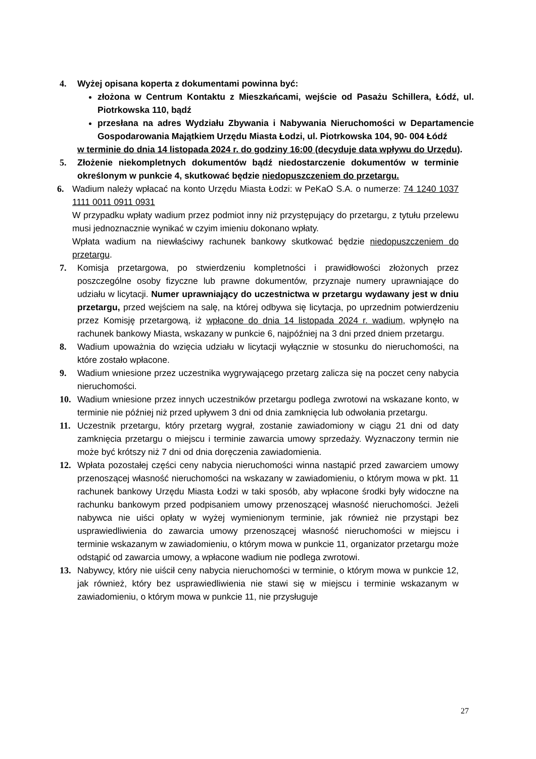4. Wyżej opisana koperta z dokumentami powinna być:
złożona w Centrum Kontaktu z Mieszkańcami, wejście od Pasażu Schillera, Łódź, ul. Piotrkowska 110, bądź
przesłana na adres Wydziału Zbywania i Nabywania Nieruchomości w Departamencie Gospodarowania Majątkiem Urzędu Miasta Łodzi, ul. Piotrkowska 104, 90- 004 Łódź
w terminie do dnia 14 listopada 2024 r. do godziny 16:00 (decyduje data wpływu do Urzędu).
5. Złożenie niekompletnych dokumentów bądź niedostarczenie dokumentów w terminie określonym w punkcie 4, skutkować będzie niedopuszczeniem do przetargu.
6. Wadium należy wpłacać na konto Urzędu Miasta Łodzi: w PeKaO S.A. o numerze: 74 1240 1037 1111 0011 0911 0931
W przypadku wpłaty wadium przez podmiot inny niż przystępujący do przetargu, z tytułu przelewu musi jednoznacznie wynikać w czyim imieniu dokonano wpłaty.
Wpłata wadium na niewłaściwy rachunek bankowy skutkować będzie niedopuszczeniem do przetargu.
7. Komisja przetargowa, po stwierdzeniu kompletności i prawidłowości złożonych przez poszczególne osoby fizyczne lub prawne dokumentów, przyznaje numery uprawniające do udziału w licytacji. Numer uprawniający do uczestnictwa w przetargu wydawany jest w dniu przetargu, przed wejściem na salę, na której odbywa się licytacja, po uprzednim potwierdzeniu przez Komisję przetargową, iż wpłacone do dnia 14 listopada 2024 r. wadium, wpłynęło na rachunek bankowy Miasta, wskazany w punkcie 6, najpóźniej na 3 dni przed dniem przetargu.
8. Wadium upoważnia do wzięcia udziału w licytacji wyłącznie w stosunku do nieruchomości, na które zostało wpłacone.
9. Wadium wniesione przez uczestnika wygrywającego przetarg zalicza się na poczet ceny nabycia nieruchomości.
10. Wadium wniesione przez innych uczestników przetargu podlega zwrotowi na wskazane konto, w terminie nie później niż przed upływem 3 dni od dnia zamknięcia lub odwołania przetargu.
11. Uczestnik przetargu, który przetarg wygrał, zostanie zawiadomiony w ciągu 21 dni od daty zamknięcia przetargu o miejscu i terminie zawarcia umowy sprzedaży. Wyznaczony termin nie może być krótszy niż 7 dni od dnia doręczenia zawiadomienia.
12. Wpłata pozostałej części ceny nabycia nieruchomości winna nastąpić przed zawarciem umowy przenoszącej własność nieruchomości na wskazany w zawiadomieniu, o którym mowa w pkt. 11 rachunek bankowy Urzędu Miasta Łodzi w taki sposób, aby wpłacone środki były widoczne na rachunku bankowym przed podpisaniem umowy przenoszącej własność nieruchomości. Jeżeli nabywca nie uiści opłaty w wyżej wymienionym terminie, jak również nie przystąpi bez usprawiedliwienia do zawarcia umowy przenoszącej własność nieruchomości w miejscu i terminie wskazanym w zawiadomieniu, o którym mowa w punkcie 11, organizator przetargu może odstąpić od zawarcia umowy, a wpłacone wadium nie podlega zwrotowi.
13. Nabywcy, który nie uiścił ceny nabycia nieruchomości w terminie, o którym mowa w punkcie 12, jak również, który bez usprawiedliwienia nie stawi się w miejscu i terminie wskazanym w zawiadomieniu, o którym mowa w punkcie 11, nie przysługuje
27